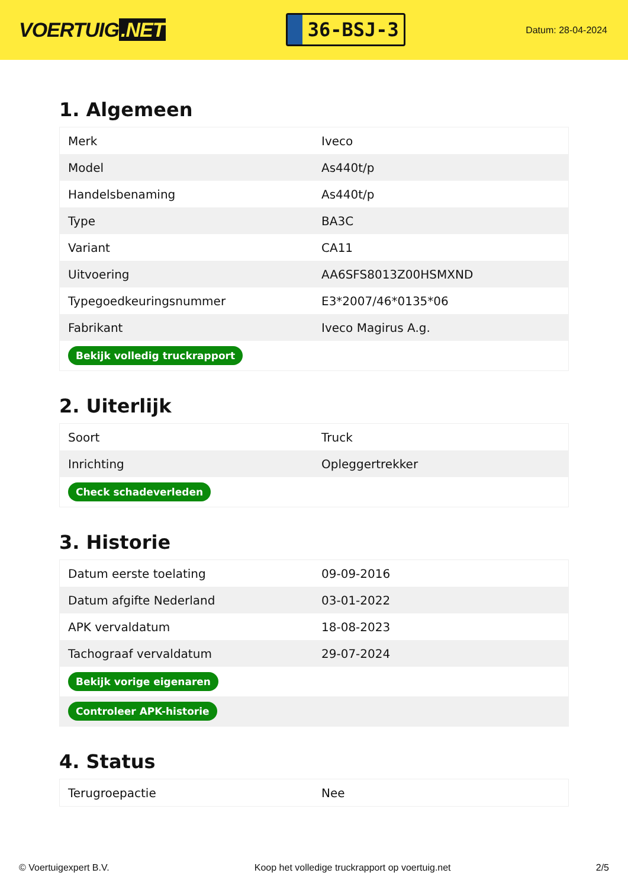VOERTUIG.NET
36-BSJ-3
Datum: 28-04-2024
1. Algemeen
| Merk | Iveco |
| Model | As440t/p |
| Handelsbenaming | As440t/p |
| Type | BA3C |
| Variant | CA11 |
| Uitvoering | AA6SFS8013Z00HSMXND |
| Typegoedkeuringsnummer | E3*2007/46*0135*06 |
| Fabrikant | Iveco Magirus A.g. |
| Bekijk volledig truckrapport | |
2. Uiterlijk
| Soort | Truck |
| Inrichting | Opleggertrekker |
| Check schadeverleden | |
3. Historie
| Datum eerste toelating | 09-09-2016 |
| Datum afgifte Nederland | 03-01-2022 |
| APK vervaldatum | 18-08-2023 |
| Tachograaf vervaldatum | 29-07-2024 |
| Bekijk vorige eigenaren | |
| Controleer APK-historie | |
4. Status
| Terugroepactie | Nee |
© Voertuigexpert B.V. Koop het volledige truckrapport op voertuig.net 2/5